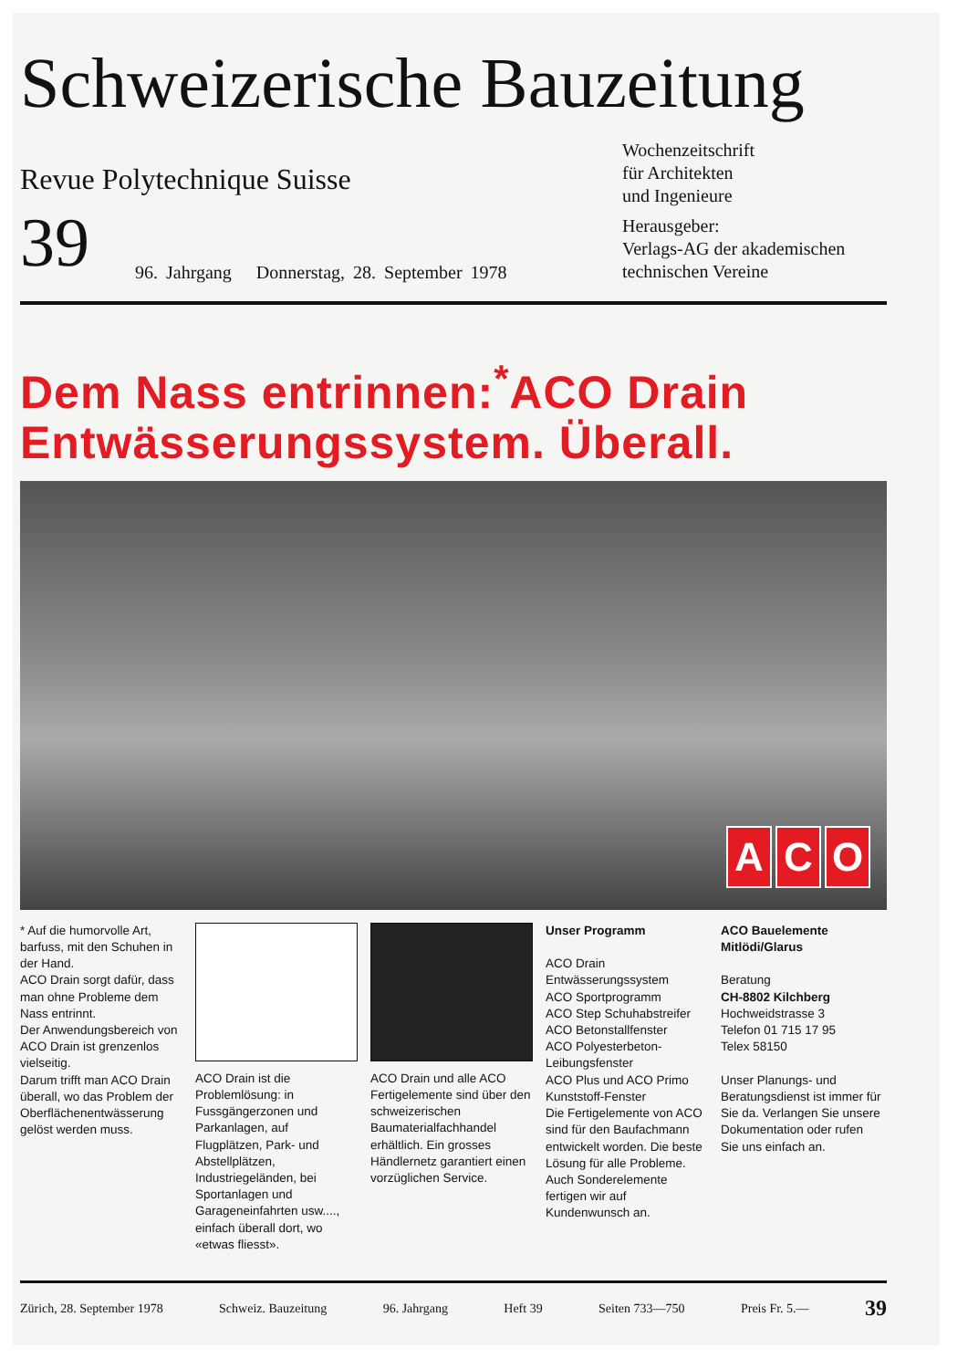Schweizerische Bauzeitung
Revue Polytechnique Suisse
Wochenzeitschrift
für Architekten
und Ingenieure
39
96. Jahrgang Donnerstag, 28. September 1978
Herausgeber:
Verlags-AG der akademischen technischen Vereine
Dem Nass entrinnen:<sup>*</sup>ACO Drain Entwässerungssystem. Überall.
A C O
* Auf die humorvolle Art, barfuss, mit den Schuhen in der Hand.
ACO Drain sorgt dafür, dass man ohne Probleme dem Nass entrinnt.
Der Anwendungsbereich von ACO Drain ist grenzenlos vielseitig.
Darum trifft man ACO Drain überall, wo das Problem der Oberflächenentwässerung gelöst werden muss.
ACO Drain ist die Problemlösung: in Fussgängerzonen und Parkanlagen, auf Flugplätzen, Park- und Abstellplätzen, Industriegeländen, bei Sportanlagen und Garageneinfahrten usw...., einfach überall dort, wo «etwas fliesst».
ACO Drain und alle ACO Fertigelemente sind über den schweizerischen Baumaterialfachhandel erhältlich. Ein grosses Händlernetz garantiert einen vorzüglichen Service.
Unser Programm
ACO Drain Entwässerungssystem
ACO Sportprogramm
ACO Step Schuhabstreifer
ACO Betonstallfenster
ACO Polyesterbeton-Leibungsfenster
ACO Plus und ACO Primo Kunststoff-Fenster
Die Fertigelemente von ACO sind für den Baufachmann entwickelt worden. Die beste Lösung für alle Probleme. Auch Sonderelemente fertigen wir auf Kundenwunsch an.
ACO Bauelemente Mitlödi/Glarus
Beratung
CH-8802 Kilchberg
Hochweidstrasse 3
Telefon 01 715 17 95
Telex 58150
Unser Planungs- und Beratungsdienst ist immer für Sie da. Verlangen Sie unsere Dokumentation oder rufen Sie uns einfach an.
Zürich, 28. September 1978 Schweiz. Bauzeitung 96. Jahrgang Heft 39 Seiten 733—750 Preis Fr. 5.— 39